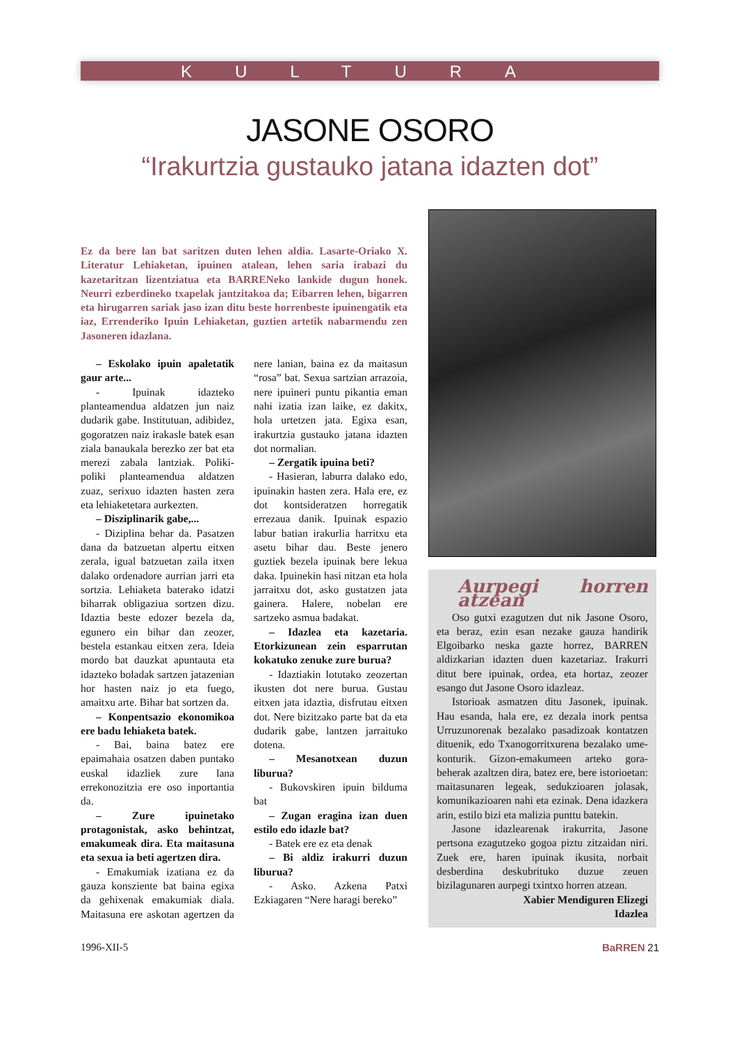KULTURA
JASONE OSORO
“Irakurtzia gustauko jatana idazten dot”
Ez da bere lan bat saritzen duten lehen aldia. Lasarte-Oriako X. Literatur Lehiaketan, ipuinen atalean, lehen saria irabazi du kazetaritzan lizentziatua eta BARRENeko lankide dugun honek. Neurri ezberdineko txapelak jantzitakoa da; Eibarren lehen, bigarren eta hirugarren sariak jaso izan ditu beste horrenbeste ipuinengatik eta iaz, Errenderiko Ipuin Lehiaketan, guztien artetik nabarmendu zen Jasoneren idazlana.
– Eskolako ipuin apaletatik gaur arte...
- Ipuinak idazteko planteamendua aldatzen jun naiz dudarik gabe. Institutuan, adibidez, gogoratzen naiz irakasle batek esan ziala banaukala berezko zer bat eta merezi zabala lantziak. Poliki-poliki planteamendua aldatzen zuaz, serixuo idazten hasten zera eta lehiaketetara aurkezten.
– Disziplinarik gabe,...
- Diziplina behar da. Pasatzen dana da batzuetan alpertu eitxen zerala, igual batzuetan zaila itxen dalako ordenadore aurrian jarri eta sortzia. Lehiaketa baterako idatzi biharrak obligaziua sortzen dizu. Idaztia beste edozer bezela da, egunero ein bihar dan zeozer, bestela estankau eitxen zera. Ideia mordo bat dauzkat apuntauta eta idazteko boladak sartzen jatazenian hor hasten naiz jo eta fuego, amaitxu arte. Bihar bat sortzen da.
– Konpentsazio ekonomikoa ere badu lehiaketa batek.
- Bai, baina batez ere epaimahaia osatzen daben puntako euskal idazliek zure lana errekonozitzia ere oso inportantia da.
– Zure ipuinetako protagonistak, asko behintzat, emakumeak dira. Eta maitasuna eta sexua ia beti agertzen dira.
- Emakumiak izatiana ez da gauza konsziente bat baina egixa da gehixenak emakumiak diala. Maitasuna ere askotan agertzen da nere lanian, baina ez da maitasun “rosa” bat. Sexua sartzian arrazoia, nere ipuineri puntu pikantia eman nahi izatia izan laike, ez dakitx, hola urtetzen jata. Egixa esan, irakurtzia gustauko jatana idazten dot normalian.
– Zergatik ipuina beti?
- Hasieran, laburra dalako edo, ipuinakin hasten zera. Hala ere, ez dot kontsideratzen horregatik errezaua danik. Ipuinak espazio labur batian irakurlia harritxu eta asetu bihar dau. Beste jenero guztiek bezela ipuinak bere lekua daka. Ipuinekin hasi nitzan eta hola jarraitxu dot, asko gustatzen jata gainera. Halere, nobelan ere sartzeko asmua badakat.
– Idazlea eta kazetaria. Etorkizunean zein esparrutan kokatuko zenuke zure burua?
- Idaztiakin lotutako zeozertan ikusten dot nere burua. Gustau eitxen jata idaztia, disfrutau eitxen dot. Nere bizitzako parte bat da eta dudarik gabe, lantzen jarraituko dotena.
– Mesanotxean duzun liburua?
- Bukovskiren ipuin bilduma bat
– Zugan eragina izan duen estilo edo idazle bat?
- Batek ere ez eta denak
– Bi aldiz irakurri duzun liburua?
- Asko. Azkena Patxi Ezkiagaren “Nere haragi bereko”
Aurpegi horren atzean
Oso gutxi ezagutzen dut nik Jasone Osoro, eta beraz, ezin esan nezake gauza handirik Elgoibarko neska gazte horrez, BARREN aldizkarian idazten duen kazetariaz. Irakurri ditut bere ipuinak, ordea, eta hortaz, zeozer esango dut Jasone Osoro idazleaz.
Istorioak asmatzen ditu Jasonek, ipuinak. Hau esanda, hala ere, ez dezala inork pentsa Urruzunorenak bezalako pasadizoak kontatzen dituenik, edo Txanogorritxurena bezalako ume-konturik. Gizon-emakumeen arteko gora-beherak azaltzen dira, batez ere, bere istorioetan: maitasunaren legeak, sedukzioaren jolasak, komunikazioaren nahi eta ezinak. Dena idazkera arin, estilo bizi eta malizia punttu batekin.
Jasone idazlearenak irakurrita, Jasone pertsona ezagutzeko gogoa piztu zitzaidan niri. Zuek ere, haren ipuinak ikusita, norbait desberdina deskubrituko duzue zeuen bizilagunaren aurpegi txintxo horren atzean.
Xabier Mendiguren Elizegi
Idazlea
1996-XII-5 BaRREN 21